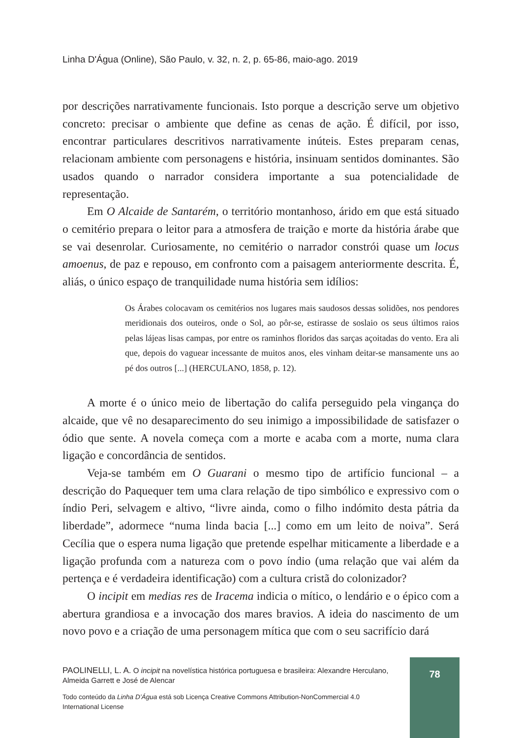Linha D'Água (Online), São Paulo, v. 32, n. 2, p. 65-86, maio-ago. 2019
por descrições narrativamente funcionais. Isto porque a descrição serve um objetivo concreto: precisar o ambiente que define as cenas de ação. É difícil, por isso, encontrar particulares descritivos narrativamente inúteis. Estes preparam cenas, relacionam ambiente com personagens e história, insinuam sentidos dominantes. São usados quando o narrador considera importante a sua potencialidade de representação.
Em O Alcaide de Santarém, o território montanhoso, árido em que está situado o cemitério prepara o leitor para a atmosfera de traição e morte da história árabe que se vai desenrolar. Curiosamente, no cemitério o narrador constrói quase um locus amoenus, de paz e repouso, em confronto com a paisagem anteriormente descrita. É, aliás, o único espaço de tranquilidade numa história sem idílios:
Os Árabes colocavam os cemitérios nos lugares mais saudosos dessas solidões, nos pendores meridionais dos outeiros, onde o Sol, ao pôr-se, estirasse de soslaio os seus últimos raios pelas lájeas lisas campas, por entre os raminhos floridos das sarças açoitadas do vento. Era ali que, depois do vaguear incessante de muitos anos, eles vinham deitar-se mansamente uns ao pé dos outros [...] (HERCULANO, 1858, p. 12).
A morte é o único meio de libertação do califa perseguido pela vingança do alcaide, que vê no desaparecimento do seu inimigo a impossibilidade de satisfazer o ódio que sente. A novela começa com a morte e acaba com a morte, numa clara ligação e concordância de sentidos.
Veja-se também em O Guarani o mesmo tipo de artifício funcional – a descrição do Paquequer tem uma clara relação de tipo simbólico e expressivo com o índio Peri, selvagem e altivo, “livre ainda, como o filho indómito desta pátria da liberdade”, adormece “numa linda bacia [...] como em um leito de noiva”. Será Cecília que o espera numa ligação que pretende espelhar miticamente a liberdade e a ligação profunda com a natureza com o povo índio (uma relação que vai além da pertença e é verdadeira identificação) com a cultura cristã do colonizador?
O incipit em medias res de Iracema indicia o mítico, o lendário e o épico com a abertura grandiosa e a invocação dos mares bravios. A ideia do nascimento de um novo povo e a criação de uma personagem mítica que com o seu sacrifício dará
PAOLINELLI, L. A. O incipit na novelística histórica portuguesa e brasileira: Alexandre Herculano, Almeida Garrett e José de Alencar
Todo conteúdo da Linha D’Água está sob Licença Creative Commons Attribution-NonCommercial 4.0 International License
78